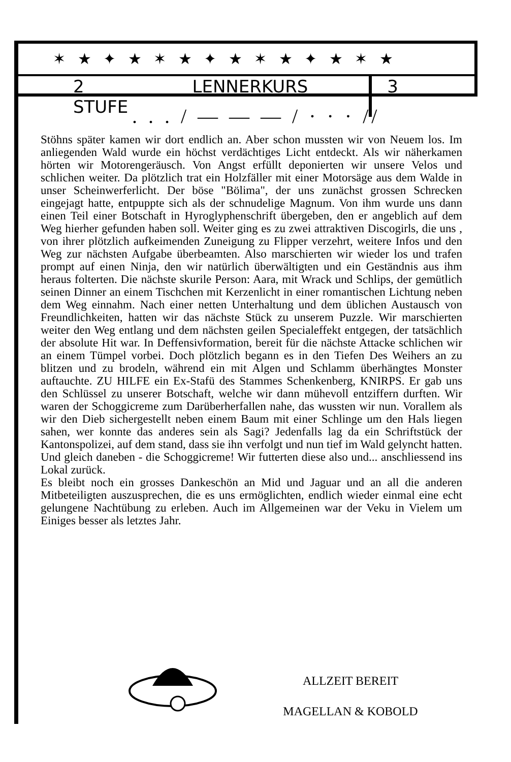✶ ★ ✦ ★ ✶ ★ ✦ ★ ✶ ★ ✦ ★ ✶ ★
2 STUFE LENNERKURS 3
. . . / — — — / · · · //
Stöhns später kamen wir dort endlich an. Aber schon mussten wir von Neuem los. Im anliegenden Wald wurde ein höchst verdächtiges Licht entdeckt. Als wir näherkamen hörten wir Motorengeräusch. Von Angst erfüllt deponierten wir unsere Velos und schlichen weiter. Da plötzlich trat ein Holzfäller mit einer Motorsäge aus dem Walde in unser Scheinwerferlicht. Der böse "Bölima", der uns zunächst grossen Schrecken eingejagt hatte, entpuppte sich als der schnudelige Magnum. Von ihm wurde uns dann einen Teil einer Botschaft in Hyroglyphenschrift übergeben, den er angeblich auf dem Weg hierher gefunden haben soll. Weiter ging es zu zwei attraktiven Discogirls, die uns , von ihrer plötzlich aufkeimenden Zuneigung zu Flipper verzehrt, weitere Infos und den Weg zur nächsten Aufgabe überbeamten. Also marschierten wir wieder los und trafen prompt auf einen Ninja, den wir natürlich überwältigten und ein Geständnis aus ihm heraus folterten. Die nächste skurile Person: Aara, mit Wrack und Schlips, der gemütlich seinen Dinner an einem Tischchen mit Kerzenlicht in einer romantischen Lichtung neben dem Weg einnahm. Nach einer netten Unterhaltung und dem üblichen Austausch von Freundlichkeiten, hatten wir das nächste Stück zu unserem Puzzle. Wir marschierten weiter den Weg entlang und dem nächsten geilen Specialeffekt entgegen, der tatsächlich der absolute Hit war. In Deffensivformation, bereit für die nächste Attacke schlichen wir an einem Tümpel vorbei. Doch plötzlich begann es in den Tiefen Des Weihers an zu blitzen und zu brodeln, während ein mit Algen und Schlamm überhängtes Monster auftauchte. ZU HILFE ein Ex-Stafü des Stammes Schenkenberg, KNIRPS. Er gab uns den Schlüssel zu unserer Botschaft, welche wir dann mühevoll entziffern durften. Wir waren der Schoggicreme zum Darüberherfallen nahe, das wussten wir nun. Vorallem als wir den Dieb sichergestellt neben einem Baum mit einer Schlinge um den Hals liegen sahen, wer konnte das anderes sein als Sagi? Jedenfalls lag da ein Schriftstück der Kantonspolizei, auf dem stand, dass sie ihn verfolgt und nun tief im Wald gelyncht hatten. Und gleich daneben - die Schoggicreme! Wir futterten diese also und... anschliessend ins Lokal zurück.
Es bleibt noch ein grosses Dankeschön an Mid und Jaguar und an all die anderen Mitbeteiligten auszusprechen, die es uns ermöglichten, endlich wieder einmal eine echt gelungene Nachtübung zu erleben. Auch im Allgemeinen war der Veku in Vielem um Einiges besser als letztes Jahr.
ALLZEIT BEREIT
MAGELLAN & KOBOLD